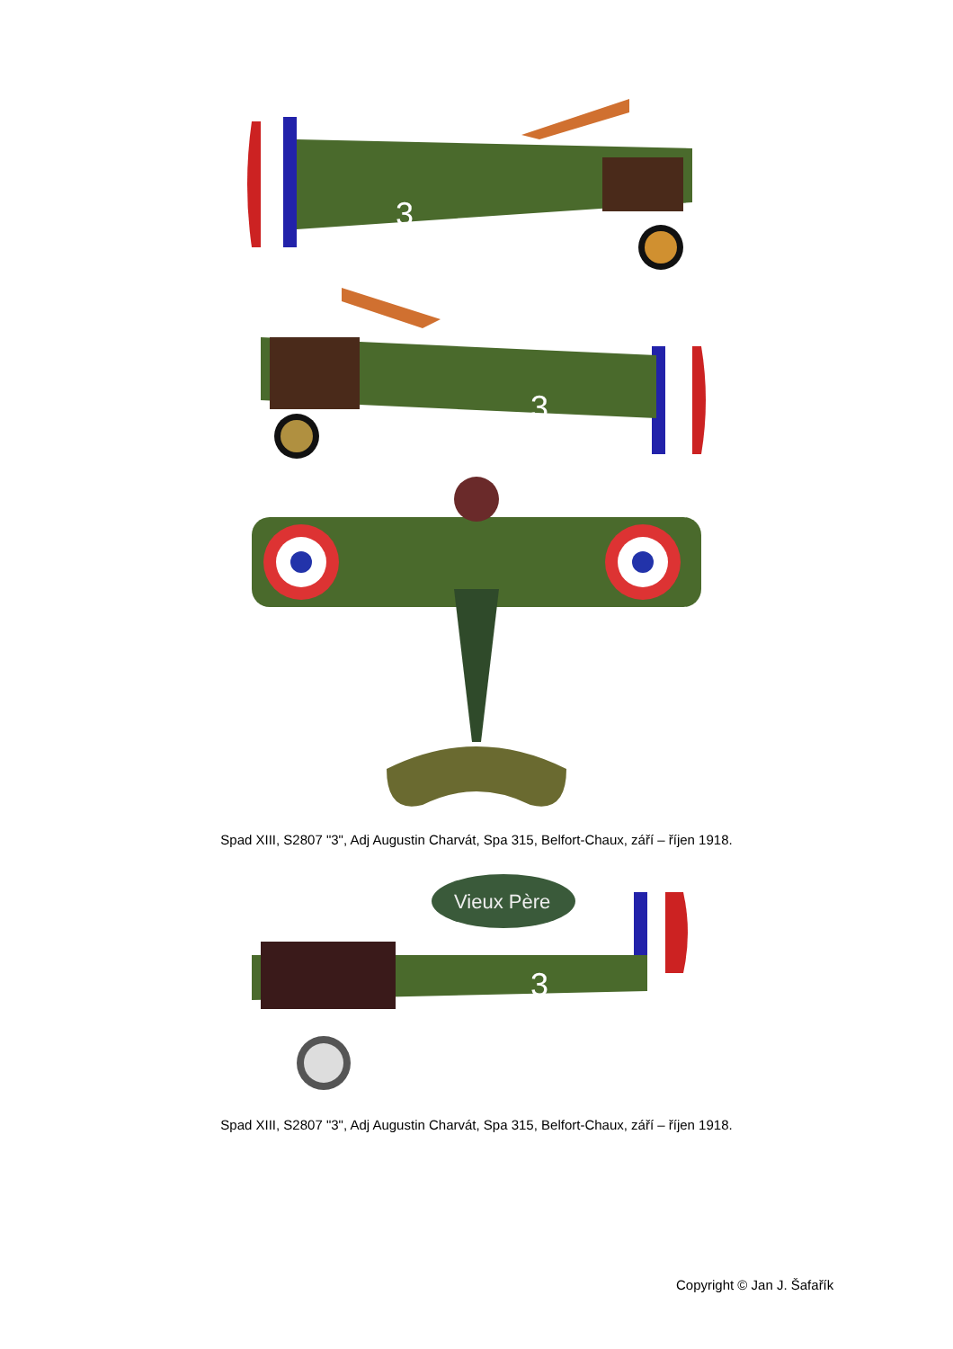3
3
Spad XIII, S2807 "3", Adj Augustin Charvát, Spa 315, Belfort-Chaux, září – říjen 1918.
Vieux Père
3
Spad XIII, S2807 "3", Adj Augustin Charvát, Spa 315, Belfort-Chaux, září – říjen 1918.
Copyright © Jan J. Šafařík